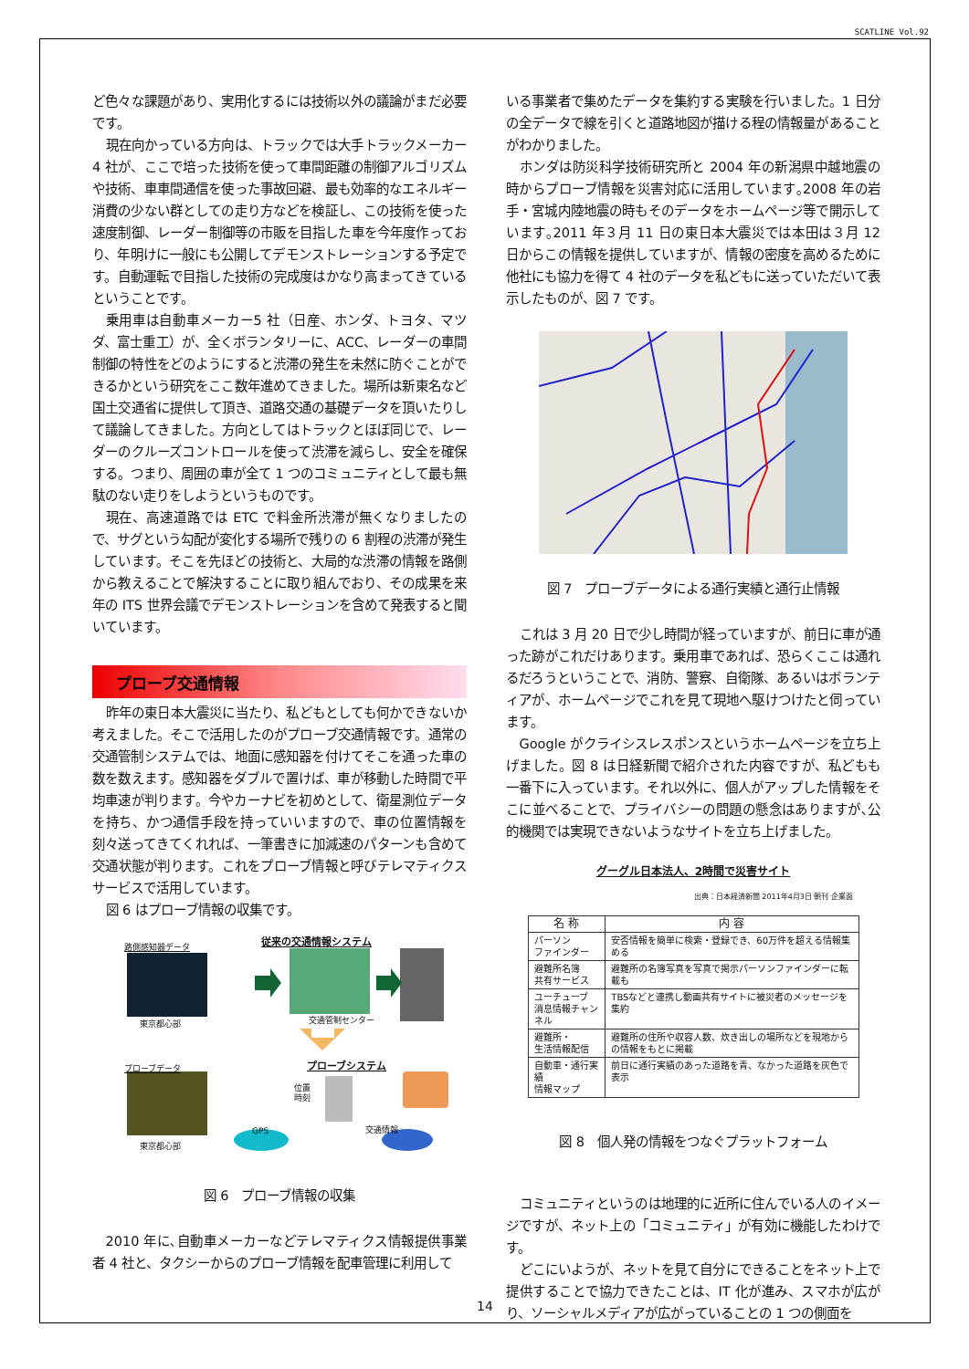SCATLINE Vol.92
ど色々な課題があり、実用化するには技術以外の議論がまだ必要です。
現在向かっている方向は、トラックでは大手トラックメーカー4 社が、ここで培った技術を使って車間距離の制御アルゴリズムや技術、車車間通信を使った事故回避、最も効率的なエネルギー消費の少ない群としての走り方などを検証し、この技術を使った速度制御、レーダー制御等の市販を目指した車を今年度作っており、年明けに一般にも公開してデモンストレーションする予定です。自動運転で目指した技術の完成度はかなり高まってきているということです。
乗用車は自動車メーカー5 社（日産、ホンダ、トヨタ、マツダ、富士重工）が、全くボランタリーに、ACC、レーダーの車間制御の特性をどのようにすると渋滞の発生を未然に防ぐことができるかという研究をここ数年進めてきました。場所は新東名など国土交通省に提供して頂き、道路交通の基礎データを頂いたりして議論してきました。方向としてはトラックとほぼ同じで、レーダーのクルーズコントロールを使って渋滞を減らし、安全を確保する。つまり、周囲の車が全て 1 つのコミュニティとして最も無駄のない走りをしようというものです。
現在、高速道路では ETC で料金所渋滞が無くなりましたので、サグという勾配が変化する場所で残りの 6 割程の渋滞が発生しています。そこを先ほどの技術と、大局的な渋滞の情報を路側から教えることで解決することに取り組んでおり、その成果を来年の ITS 世界会議でデモンストレーションを含めて発表すると聞いています。
プローブ交通情報
昨年の東日本大震災に当たり、私どもとしても何かできないか考えました。そこで活用したのがプローブ交通情報です。通常の交通管制システムでは、地面に感知器を付けてそこを通った車の数を数えます。感知器をダブルで置けば、車が移動した時間で平均車速が判ります。今やカーナビを初めとして、衛星測位データを持ち、かつ通信手段を持っていいますので、車の位置情報を刻々送ってきてくれれば、一筆書きに加減速のパターンも含めて交通状態が判ります。これをプローブ情報と呼びテレマティクスサービスで活用しています。
図 6 はプローブ情報の収集です。
従来の交通情報システム
路側感知器データ
東京都心部 交通管制センター
プローブシステム
プローブデータ
位置
時刻
GPS 交通情報
東京都心部
図 6　プローブ情報の収集
2010 年に､自動車メーカーなどテレマティクス情報提供事業者 4 社と、タクシーからのプローブ情報を配車管理に利用して
いる事業者で集めたデータを集約する実験を行いました。1 日分の全データで線を引くと道路地図が描ける程の情報量があることがわかりました。
ホンダは防災科学技術研究所と 2004 年の新潟県中越地震の時からプローブ情報を災害対応に活用しています｡2008 年の岩手・宮城内陸地震の時もそのデータをホームページ等で開示しています｡2011 年３月 11 日の東日本大震災では本田は３月 12 日からこの情報を提供していますが、情報の密度を高めるために他社にも協力を得て 4 社のデータを私どもに送っていただいて表示したものが、図 7 です。
図 7　プローブデータによる通行実績と通行止情報
これは 3 月 20 日で少し時間が経っていますが、前日に車が通った跡がこれだけあります。乗用車であれば、恐らくここは通れるだろうということで、消防、警察、自衛隊、あるいはボランティアが、ホームページでこれを見て現地へ駆けつけたと伺っています。
Google がクライシスレスポンスというホームページを立ち上げました。図 8 は日経新聞で紹介された内容ですが、私どもも一番下に入っています。それ以外に、個人がアップした情報をそこに並べることで、プライバシーの問題の懸念はありますが､公的機関では実現できないようなサイトを立ち上げました。
グーグル日本法人、2時間で災害サイト
出典：日本経済新聞 2011年4月3日 朝刊 企業面
| 名 称 | 内 容 |
| --- | --- |
| パーソン ファインダー | 安否情報を簡単に検索・登録でき、60万件を超える情報集める |
| 避難所名簿 共有サービス | 避難所の名簿写真を写真で掲示パーソンファインダーに転載も |
| ユーチューブ 消息情報チャンネル | TBSなどと連携し動画共有サイトに被災者のメッセージを集約 |
| 避難所・ 生活情報配信 | 避難所の住所や収容人数、炊き出しの場所などを現地からの情報をもとに掲載 |
| 自動車・通行実績 情報マップ | 前日に通行実績のあった道路を青、なかった道路を灰色で表示 |
図 8　個人発の情報をつなぐプラットフォーム
コミュニティというのは地理的に近所に住んでいる人のイメージですが、ネット上の「コミュニティ」が有効に機能したわけです。
どこにいようが、ネットを見て自分にできることをネット上で提供することで協力できたことは、IT 化が進み、スマホが広がり、ソーシャルメディアが広がっていることの 1 つの側面を
14